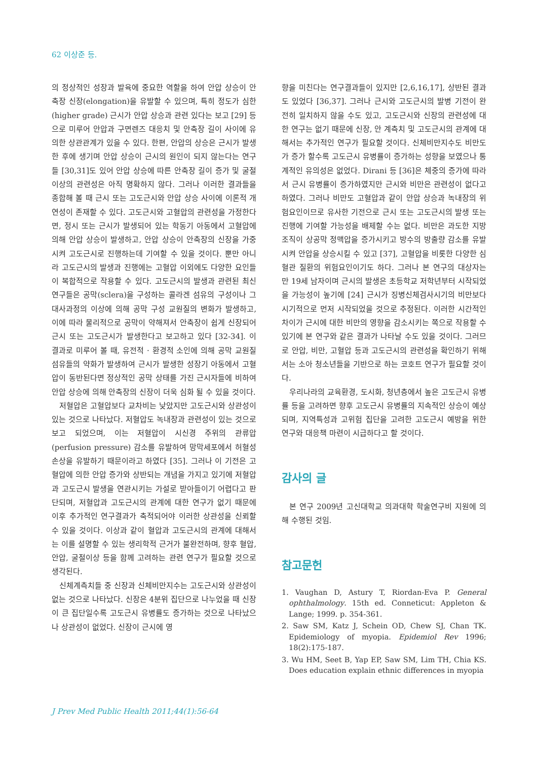62 이상준 등.
의 정상적인 성장과 발육에 중요한 역할을 하여 안압 상승이 안축장 신장(elongation)을 유발할 수 있으며, 특히 정도가 심한(higher grade) 근시가 안압 상승과 관련 있다는 보고 [29] 등으로 미루어 안압과 구면렌즈 대응치 및 안축장 길이 사이에 유의한 상관관계가 있을 수 있다. 한편, 안압의 상승은 근시가 발생한 후에 생기며 안압 상승이 근시의 원인이 되지 않는다는 연구들 [30,31]도 있어 안압 상승에 따른 안축장 길이 증가 및 굴절이상의 관련성은 아직 명확하지 않다. 그러나 이러한 결과들을 종합해 볼 때 근시 또는 고도근시와 안압 상승 사이에 이론적 개연성이 존재할 수 있다. 고도근시와 고혈압의 관련성을 가정한다면, 정시 또는 근시가 발생되어 있는 학동기 아동에서 고혈압에 의해 안압 상승이 발생하고, 안압 상승이 안축장의 신장을 가중시켜 고도근시로 진행하는데 기여할 수 있을 것이다. 뿐만 아니라 고도근시의 발생과 진행에는 고혈압 이외에도 다양한 요인들이 복합적으로 작용할 수 있다. 고도근시의 발생과 관련된 최신 연구들은 공막(sclera)을 구성하는 콜라겐 섬유의 구성이나 그 대사과정의 이상에 의해 공막 구성 교원질의 변화가 발생하고, 이에 따라 물리적으로 공막이 약해져서 안축장이 쉽게 신장되어 근시 또는 고도근시가 발생한다고 보고하고 있다 [32-34]. 이 결과로 미루어 볼 때, 유전적 · 환경적 소인에 의해 공막 교원질 섬유들의 약화가 발생하여 근시가 발생한 성장기 아동에서 고혈압이 동반된다면 정상적인 공막 상태를 가진 근시자들에 비하여 안압 상승에 의해 안축장의 신장이 더욱 심화 될 수 있을 것이다.
저혈압은 고혈압보다 교차비는 낮았지만 고도근시와 상관성이 있는 것으로 나타났다. 저혈압도 녹내장과 관련성이 있는 것으로 보고 되었으며, 이는 저혈압이 시신경 주위의 관류압(perfusion pressure) 감소를 유발하여 망막세포에서 허혈성 손상을 유발하기 때문이라고 하였다 [35]. 그러나 이 기전은 고혈압에 의한 안압 증가와 상반되는 개념을 가지고 있기에 저혈압과 고도근시 발생을 연관시키는 가설로 받아들이기 어렵다고 판단되며, 저혈압과 고도근시의 관계에 대한 연구가 없기 때문에 이후 추가적인 연구결과가 축적되어야 이러한 상관성을 신뢰할 수 있을 것이다. 이상과 같이 혈압과 고도근시의 관계에 대해서는 이를 설명할 수 있는 생리학적 근거가 불완전하며, 향후 혈압, 안압, 굴절이상 등을 함께 고려하는 관련 연구가 필요할 것으로 생각된다.
신체계측치들 중 신장과 신체비만지수는 고도근시와 상관성이 없는 것으로 나타났다. 신장은 4분위 집단으로 나누었을 때 신장이 큰 집단일수록 고도근시 유병률도 증가하는 것으로 나타났으나 상관성이 없었다. 신장이 근시에 영
향을 미친다는 연구결과들이 있지만 [2,6,16,17], 상반된 결과도 있었다 [36,37]. 그러나 근시와 고도근시의 발병 기전이 완전히 일치하지 않을 수도 있고, 고도근시와 신장의 관련성에 대한 연구는 없기 때문에 신장, 안 계측치 및 고도근시의 관계에 대해서는 추가적인 연구가 필요할 것이다. 신체비만지수도 비만도가 증가 할수록 고도근시 유병률이 증가하는 성향을 보였으나 통계적인 유의성은 없었다. Dirani 등 [36]은 체중의 증가에 따라서 근시 유병률이 증가하였지만 근시와 비만은 관련성이 없다고 하였다. 그러나 비만도 고혈압과 같이 안압 상승과 녹내장의 위험요인이므로 유사한 기전으로 근시 또는 고도근시의 발생 또는 진행에 기여할 가능성을 배제할 수는 없다. 비만은 과도한 지방조직이 상공막 정맥압을 증가시키고 방수의 방출량 감소를 유발시켜 안압을 상승시킬 수 있고 [37], 고혈압을 비롯한 다양한 심혈관 질환의 위험요인이기도 하다. 그러나 본 연구의 대상자는 만 19세 남자이며 근시의 발생은 초등학교 저학년부터 시작되었을 가능성이 높기에 [24] 근시가 징병신체검사시기의 비만보다 시기적으로 먼저 시작되었을 것으로 추정된다. 이러한 시간적인 차이가 근시에 대한 비만의 영향을 감소시키는 쪽으로 작용할 수 있기에 본 연구와 같은 결과가 나타날 수도 있을 것이다. 그러므로 안압, 비만, 고혈압 등과 고도근시의 관련성을 확인하기 위해서는 소아 청소년들을 기반으로 하는 코호트 연구가 필요할 것이다.
우리나라의 교육환경, 도시화, 청년층에서 높은 고도근시 유병률 등을 고려하면 향후 고도근시 유병률의 지속적인 상승이 예상되며, 지역특성과 고위험 집단을 고려한 고도근시 예방을 위한 연구와 대응책 마련이 시급하다고 할 것이다.
감사의 글
본 연구 2009년 고신대학교 의과대학 학술연구비 지원에 의해 수행된 것임.
참고문헌
1. Vaughan D, Astury T, Riordan-Eva P. General ophthalmology. 15th ed. Conneticut: Appleton & Lange; 1999. p. 354-361.
2. Saw SM, Katz J, Schein OD, Chew SJ, Chan TK. Epidemiology of myopia. Epidemiol Rev 1996; 18(2):175-187.
3. Wu HM, Seet B, Yap EP, Saw SM, Lim TH, Chia KS. Does education explain ethnic differences in myopia
J Prev Med Public Health 2011;44(1):56-64